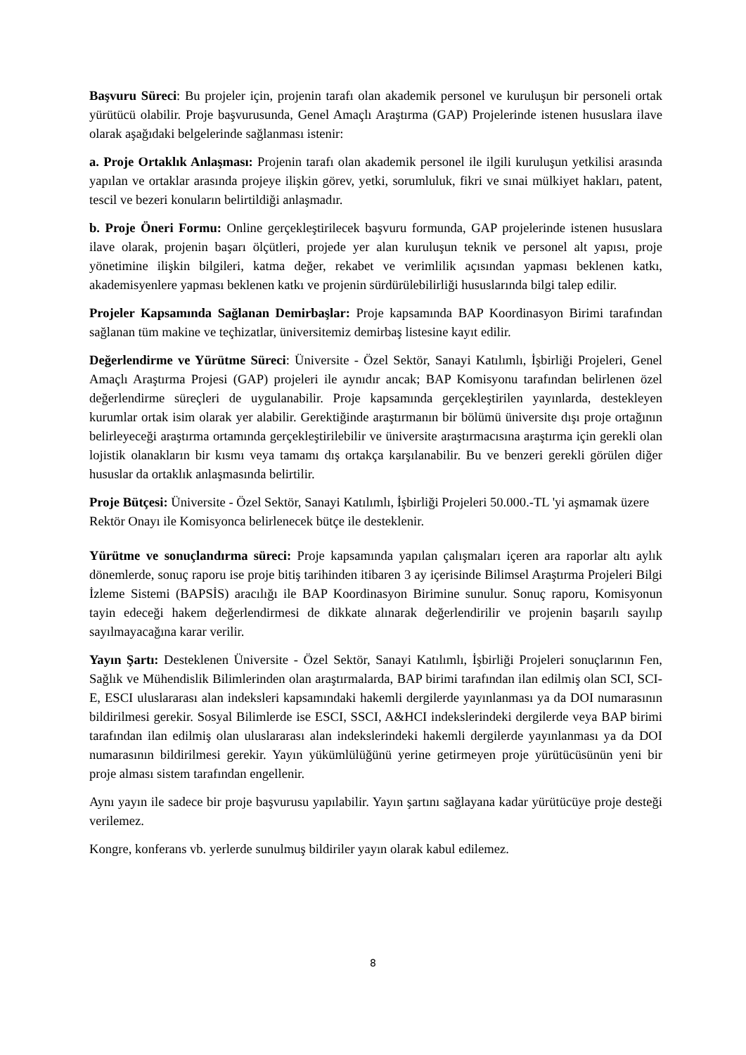Başvuru Süreci: Bu projeler için, projenin tarafı olan akademik personel ve kuruluşun bir personeli ortak yürütücü olabilir. Proje başvurusunda, Genel Amaçlı Araştırma (GAP) Projelerinde istenen hususlara ilave olarak aşağıdaki belgelerinde sağlanması istenir:
a. Proje Ortaklık Anlaşması: Projenin tarafı olan akademik personel ile ilgili kuruluşun yetkilisi arasında yapılan ve ortaklar arasında projeye ilişkin görev, yetki, sorumluluk, fikri ve sınai mülkiyet hakları, patent, tescil ve bezeri konuların belirtildiği anlaşmadır.
b. Proje Öneri Formu: Online gerçekleştirilecek başvuru formunda, GAP projelerinde istenen hususlara ilave olarak, projenin başarı ölçütleri, projede yer alan kuruluşun teknik ve personel alt yapısı, proje yönetimine ilişkin bilgileri, katma değer, rekabet ve verimlilik açısından yapması beklenen katkı, akademisyenlere yapması beklenen katkı ve projenin sürdürülebilirliği hususlarında bilgi talep edilir.
Projeler Kapsamında Sağlanan Demirbaşlar: Proje kapsamında BAP Koordinasyon Birimi tarafından sağlanan tüm makine ve teçhizatlar, üniversitemiz demirbaş listesine kayıt edilir.
Değerlendirme ve Yürütme Süreci: Üniversite - Özel Sektör, Sanayi Katılımlı, İşbirliği Projeleri, Genel Amaçlı Araştırma Projesi (GAP) projeleri ile aynıdır ancak; BAP Komisyonu tarafından belirlenen özel değerlendirme süreçleri de uygulanabilir. Proje kapsamında gerçekleştirilen yayınlarda, destekleyen kurumlar ortak isim olarak yer alabilir. Gerektiğinde araştırmanın bir bölümü üniversite dışı proje ortağının belirleyeceği araştırma ortamında gerçekleştirilebilir ve üniversite araştırmacısına araştırma için gerekli olan lojistik olanakların bir kısmı veya tamamı dış ortakça karşılanabilir. Bu ve benzeri gerekli görülen diğer hususlar da ortaklık anlaşmasında belirtilir.
Proje Bütçesi: Üniversite - Özel Sektör, Sanayi Katılımlı, İşbirliği Projeleri 50.000.-TL 'yi aşmamak üzere Rektör Onayı ile Komisyonca belirlenecek bütçe ile desteklenir.
Yürütme ve sonuçlandırma süreci: Proje kapsamında yapılan çalışmaları içeren ara raporlar altı aylık dönemlerde, sonuç raporu ise proje bitiş tarihinden itibaren 3 ay içerisinde Bilimsel Araştırma Projeleri Bilgi İzleme Sistemi (BAPSİS) aracılığı ile BAP Koordinasyon Birimine sunulur. Sonuç raporu, Komisyonun tayin edeceği hakem değerlendirmesi de dikkate alınarak değerlendirilir ve projenin başarılı sayılıp sayılmayacağına karar verilir.
Yayın Şartı: Desteklenen Üniversite - Özel Sektör, Sanayi Katılımlı, İşbirliği Projeleri sonuçlarının Fen, Sağlık ve Mühendislik Bilimlerinden olan araştırmalarda, BAP birimi tarafından ilan edilmiş olan SCI, SCI-E, ESCI uluslararası alan indeksleri kapsamındaki hakemli dergilerde yayınlanması ya da DOI numarasının bildirilmesi gerekir. Sosyal Bilimlerde ise ESCI, SSCI, A&HCI indekslerindeki dergilerde veya BAP birimi tarafından ilan edilmiş olan uluslararası alan indekslerindeki hakemli dergilerde yayınlanması ya da DOI numarasının bildirilmesi gerekir. Yayın yükümlülüğünü yerine getirmeyen proje yürütücüsünün yeni bir proje alması sistem tarafından engellenir.
Aynı yayın ile sadece bir proje başvurusu yapılabilir. Yayın şartını sağlayana kadar yürütücüye proje desteği verilemez.
Kongre, konferans vb. yerlerde sunulmuş bildiriler yayın olarak kabul edilemez.
8